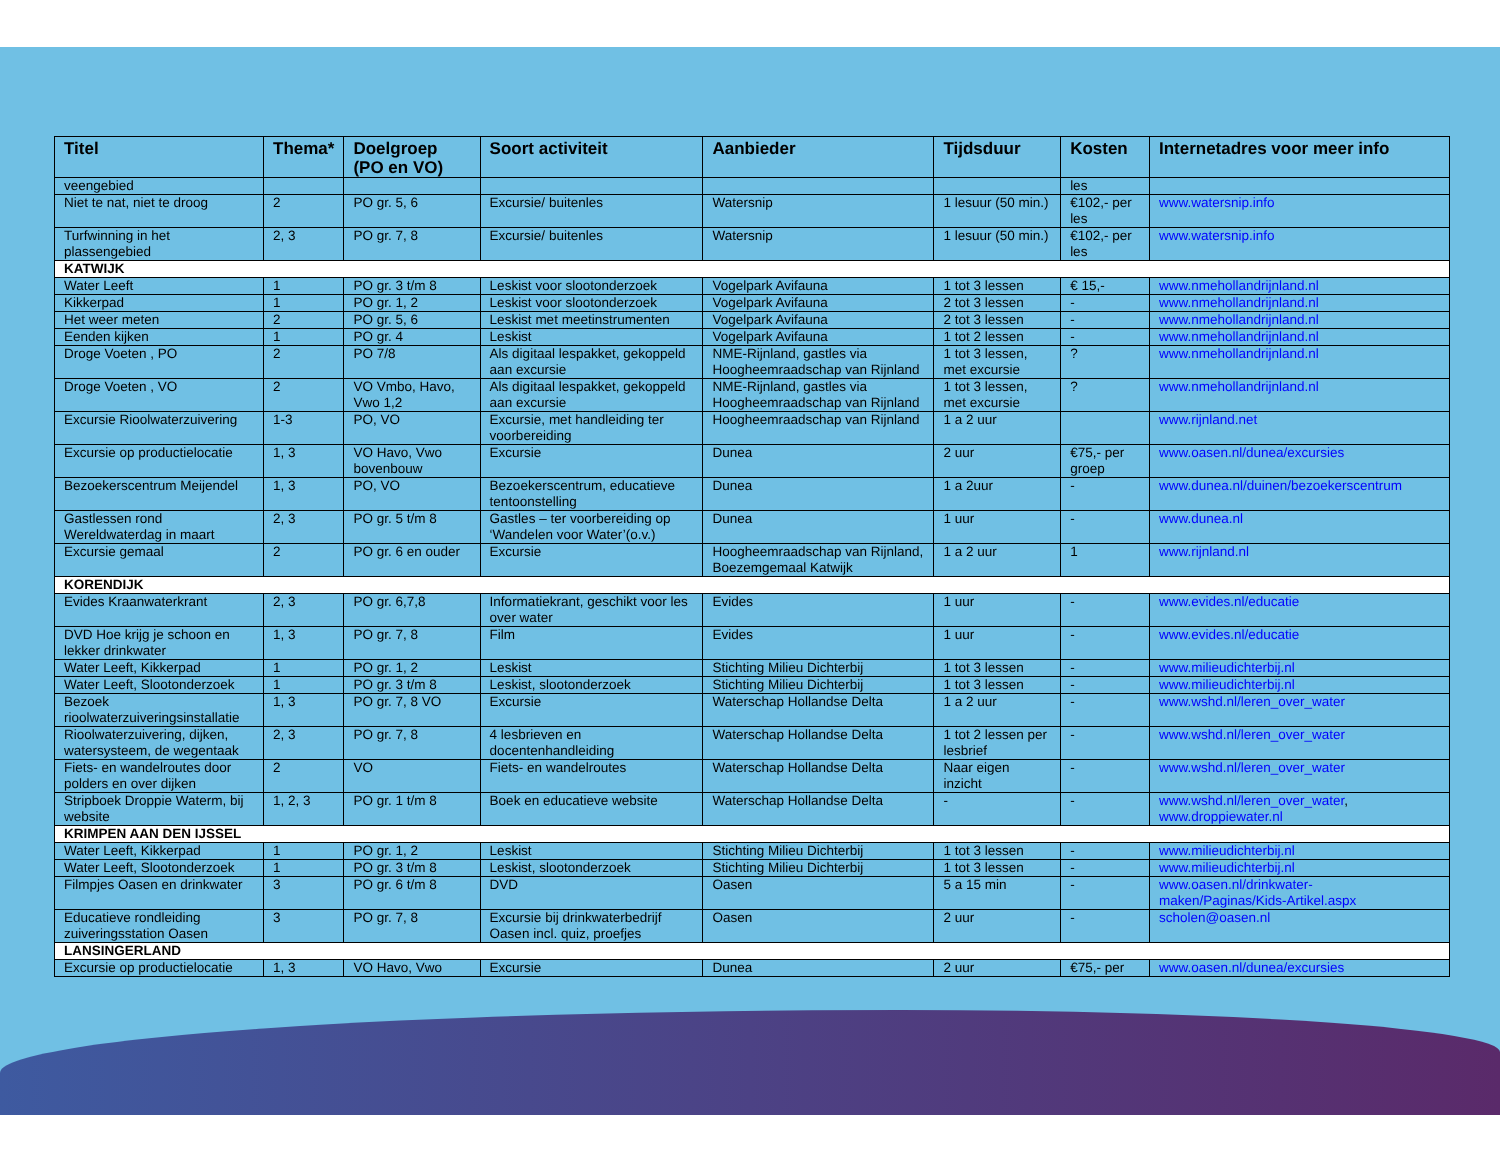| Titel | Thema* | Doelgroep (PO en VO) | Soort activiteit | Aanbieder | Tijdsduur | Kosten | Internetadres voor meer info |
| --- | --- | --- | --- | --- | --- | --- | --- |
| veengebied | | | | | | les | |
| Niet te nat, niet te droog | 2 | PO gr. 5, 6 | Excursie/ buitenles | Watersnip | 1 lesuur (50 min.) | €102,- per les | www.watersnip.info |
| Turfwinning in het plassengebied | 2, 3 | PO gr. 7, 8 | Excursie/ buitenles | Watersnip | 1 lesuur (50 min.) | €102,- per les | www.watersnip.info |
| KATWIJK | | | | | | | |
| Water Leeft | 1 | PO gr. 3 t/m 8 | Leskist voor slootonderzoek | Vogelpark Avifauna | 1 tot 3 lessen | € 15,- | www.nmehollandrijnland.nl |
| Kikkerpad | 1 | PO gr. 1, 2 | Leskist voor slootonderzoek | Vogelpark Avifauna | 2 tot 3 lessen | - | www.nmehollandrijnland.nl |
| Het weer meten | 2 | PO gr. 5, 6 | Leskist met meetinstrumenten | Vogelpark Avifauna | 2 tot 3 lessen | - | www.nmehollandrijnland.nl |
| Eenden kijken | 1 | PO gr. 4 | Leskist | Vogelpark Avifauna | 1 tot 2 lessen | - | www.nmehollandrijnland.nl |
| Droge Voeten , PO | 2 | PO 7/8 | Als digitaal lespakket, gekoppeld aan excursie | NME-Rijnland, gastles via Hoogheemraadschap van Rijnland | 1 tot 3 lessen, met excursie | ? | www.nmehollandrijnland.nl |
| Droge Voeten , VO | 2 | VO Vmbo, Havo, Vwo 1,2 | Als digitaal lespakket, gekoppeld aan excursie | NME-Rijnland, gastles via Hoogheemraadschap van Rijnland | 1 tot 3 lessen, met excursie | ? | www.nmehollandrijnland.nl |
| Excursie Rioolwaterzuivering | 1-3 | PO, VO | Excursie, met handleiding ter voorbereiding | Hoogheemraadschap van Rijnland | 1 a 2 uur | | www.rijnland.net |
| Excursie op productielocatie | 1, 3 | VO Havo, Vwo bovenbouw | Excursie | Dunea | 2 uur | €75,- per groep | www.oasen.nl/dunea/excursies |
| Bezoekerscentrum Meijendel | 1, 3 | PO, VO | Bezoekerscentrum, educatieve tentoonstelling | Dunea | 1 a 2uur | - | www.dunea.nl/duinen/bezoekerscentrum |
| Gastlessen rond Wereldwaterdag in maart | 2, 3 | PO gr. 5 t/m 8 | Gastles – ter voorbereiding op ‘Wandelen voor Water’(o.v.) | Dunea | 1 uur | - | www.dunea.nl |
| Excursie gemaal | 2 | PO gr. 6 en ouder | Excursie | Hoogheemraadschap van Rijnland, Boezemgemaal Katwijk | 1 a 2 uur | 1 | www.rijnland.nl |
| KORENDIJK | | | | | | | |
| Evides Kraanwaterkrant | 2, 3 | PO gr. 6,7,8 | Informatiekrant, geschikt voor les over water | Evides | 1 uur | - | www.evides.nl/educatie |
| DVD Hoe krijg je schoon en lekker drinkwater | 1, 3 | PO gr. 7, 8 | Film | Evides | 1 uur | - | www.evides.nl/educatie |
| Water Leeft, Kikkerpad | 1 | PO gr. 1, 2 | Leskist | Stichting Milieu Dichterbij | 1 tot 3 lessen | - | www.milieudichterbij.nl |
| Water Leeft, Slootonderzoek | 1 | PO gr. 3 t/m 8 | Leskist, slootonderzoek | Stichting Milieu Dichterbij | 1 tot 3 lessen | - | www.milieudichterbij.nl |
| Bezoek rioolwaterzuiveringsinstallatie | 1, 3 | PO gr. 7, 8 VO | Excursie | Waterschap Hollandse Delta | 1 a 2 uur | - | www.wshd.nl/leren_over_water |
| Rioolwaterzuivering, dijken, watersysteem, de wegentaak | 2, 3 | PO gr. 7, 8 | 4 lesbrieven en docentenhandleiding | Waterschap Hollandse Delta | 1 tot 2 lessen per lesbrief | - | www.wshd.nl/leren_over_water |
| Fiets- en wandelroutes door polders en over dijken | 2 | VO | Fiets- en wandelroutes | Waterschap Hollandse Delta | Naar eigen inzicht | - | www.wshd.nl/leren_over_water |
| Stripboek Droppie Waterm, bij website | 1, 2, 3 | PO gr. 1 t/m 8 | Boek en educatieve website | Waterschap Hollandse Delta | - | - | www.wshd.nl/leren_over_water , www.droppiewater.nl |
| KRIMPEN AAN DEN IJSSEL | | | | | | | |
| Water Leeft, Kikkerpad | 1 | PO gr. 1, 2 | Leskist | Stichting Milieu Dichterbij | 1 tot 3 lessen | - | www.milieudichterbij.nl |
| Water Leeft, Slootonderzoek | 1 | PO gr. 3 t/m 8 | Leskist, slootonderzoek | Stichting Milieu Dichterbij | 1 tot 3 lessen | - | www.milieudichterbij.nl |
| Filmpjes Oasen en drinkwater | 3 | PO gr. 6 t/m 8 | DVD | Oasen | 5 a 15 min | - | www.oasen.nl/drinkwater-maken/Paginas/Kids-Artikel.aspx |
| Educatieve rondleiding zuiveringsstation Oasen | 3 | PO gr. 7, 8 | Excursie bij drinkwaterbedrijf Oasen incl. quiz, proefjes | Oasen | 2 uur | - | scholen@oasen.nl |
| LANSINGERLAND | | | | | | | |
| Excursie op productielocatie | 1, 3 | VO Havo, Vwo | Excursie | Dunea | 2 uur | €75,- per | www.oasen.nl/dunea/excursies |